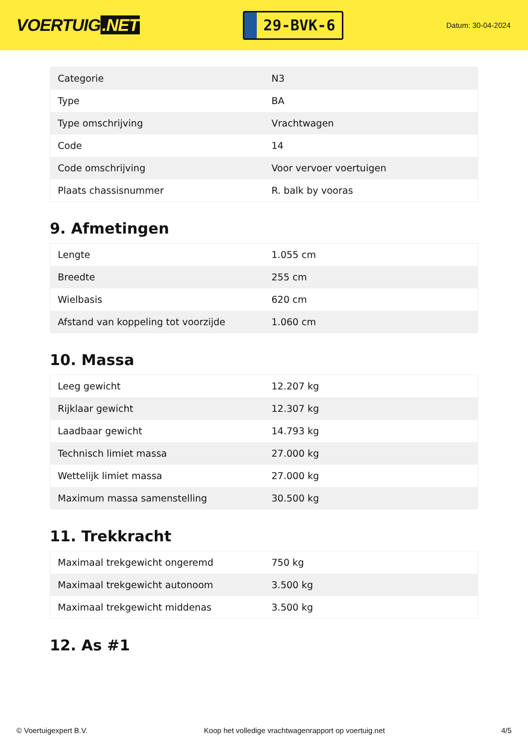VOERTUIG.NET
29-BVK-6
Datum: 30-04-2024
| Categorie | N3 |
| Type | BA |
| Type omschrijving | Vrachtwagen |
| Code | 14 |
| Code omschrijving | Voor vervoer voertuigen |
| Plaats chassisnummer | R. balk by vooras |
9. Afmetingen
| Lengte | 1.055 cm |
| Breedte | 255 cm |
| Wielbasis | 620 cm |
| Afstand van koppeling tot voorzijde | 1.060 cm |
10. Massa
| Leeg gewicht | 12.207 kg |
| Rijklaar gewicht | 12.307 kg |
| Laadbaar gewicht | 14.793 kg |
| Technisch limiet massa | 27.000 kg |
| Wettelijk limiet massa | 27.000 kg |
| Maximum massa samenstelling | 30.500 kg |
11. Trekkracht
| Maximaal trekgewicht ongeremd | 750 kg |
| Maximaal trekgewicht autonoom | 3.500 kg |
| Maximaal trekgewicht middenas | 3.500 kg |
12. As #1
© Voertuigexpert B.V. Koop het volledige vrachtwagenrapport op voertuig.net 4/5